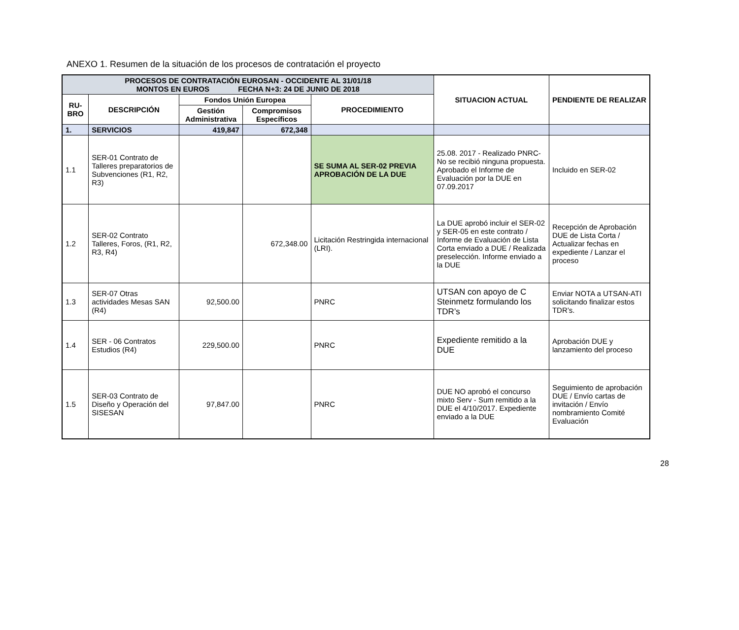ANEXO 1. Resumen de la situación de los procesos de contratación el proyecto
| PROCESOS DE CONTRATACIÓN EUROSAN - OCCIDENTE AL 31/01/18 MONTOS EN EUROS FECHA N+3: 24 DE JUNIO DE 2018 | | | | | SITUACION ACTUAL | PENDIENTE DE REALIZAR |
| --- | --- | --- | --- | --- | --- | --- |
| RU- BRO | DESCRIPCIÓN | Fondos Unión Europea | | PROCEDIMIENTO | | |
| | | Gestión Administrativa | Compromisos Específicos | | | |
| 1. | SERVICIOS | 419,847 | 672,348 | | | |
| 1.1 | SER-01 Contrato de Talleres preparatorios de Subvenciones (R1, R2, R3) | | | SE SUMA AL SER-02 PREVIA APROBACIÓN DE LA DUE | 25.08. 2017 - Realizado PNRC- No se recibió ninguna propuesta. Aprobado el Informe de Evaluación por la DUE en 07.09.2017 | Incluido en SER-02 |
| 1.2 | SER-02 Contrato Talleres, Foros, (R1, R2, R3, R4) | | 672,348.00 | Licitación Restringida internacional (LRI). | La DUE aprobó incluir el SER-02 y SER-05 en este contrato / Informe de Evaluación de Lista Corta enviado a DUE / Realizada preselección. Informe enviado a la DUE | Recepción de Aprobación DUE de Lista Corta / Actualizar fechas en expediente / Lanzar el proceso |
| 1.3 | SER-07 Otras actividades Mesas SAN (R4) | 92,500.00 | | PNRC | UTSAN con apoyo de C Steinmetz formulando los TDR’s | Enviar NOTA a UTSAN-ATI solicitando finalizar estos TDR’s. |
| 1.4 | SER - 06 Contratos Estudios (R4) | 229,500.00 | | PNRC | Expediente remitido a la DUE | Aprobación DUE y lanzamiento del proceso |
| 1.5 | SER-03 Contrato de Diseño y Operación del SISESAN | 97,847.00 | | PNRC | DUE NO aprobó el concurso mixto Serv - Sum remitido a la DUE el 4/10/2017. Expediente enviado a la DUE | Seguimiento de aprobación DUE / Envío cartas de invitación / Envío nombramiento Comité Evaluación |
28